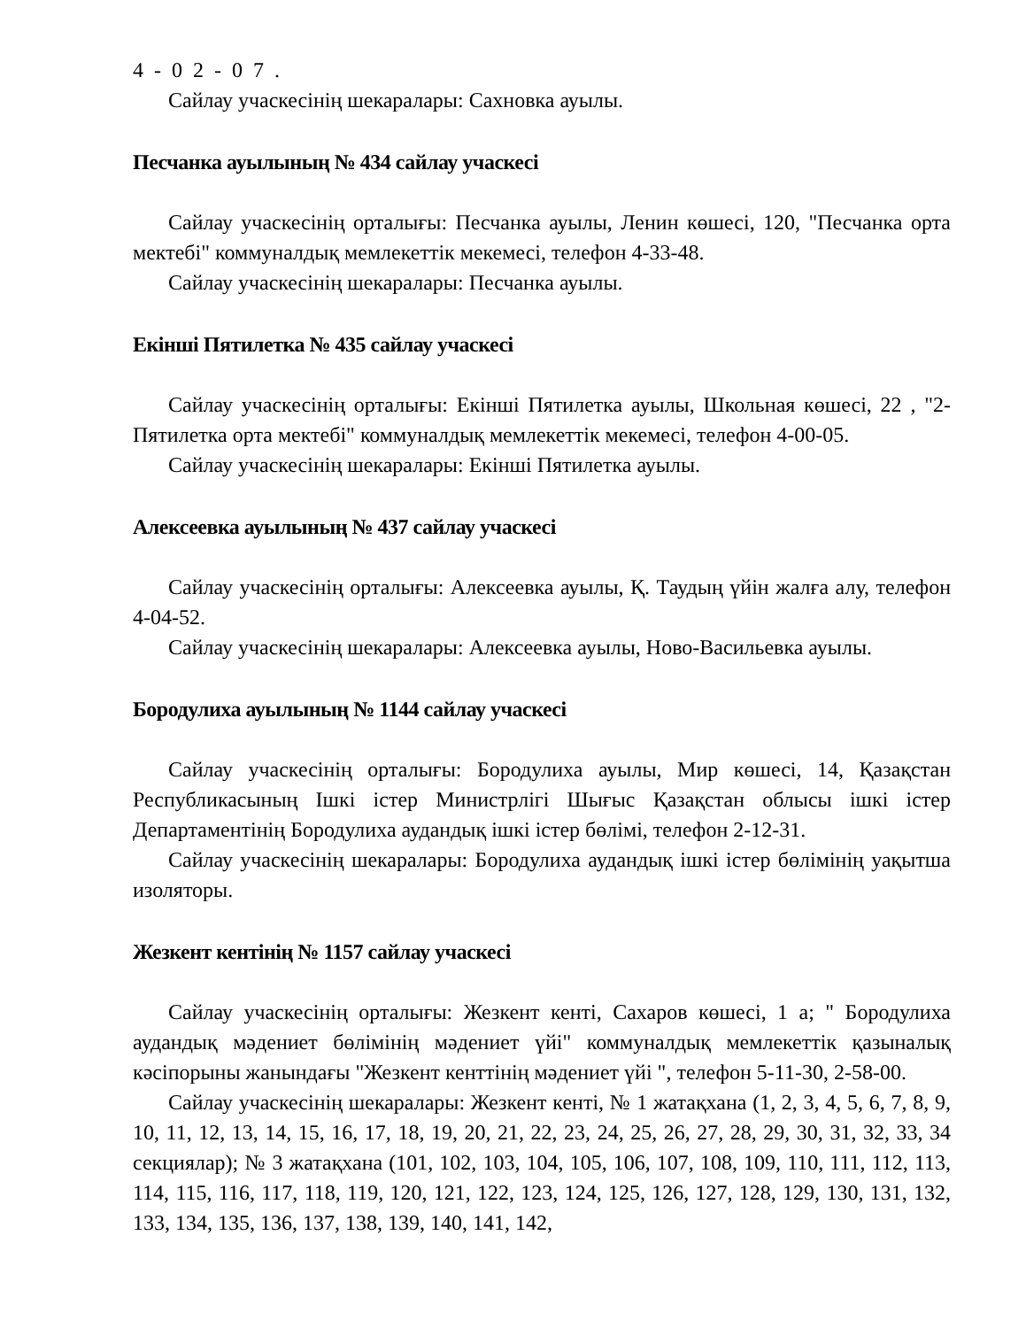4-02-07.
Сайлау учаскесінің шекаралары: Сахновка ауылы.
Песчанка ауылының № 434 сайлау учаскесі
Сайлау учаскесінің орталығы: Песчанка ауылы, Ленин көшесі, 120, "Песчанка орта мектебі" коммуналдық мемлекеттік мекемесі, телефон 4-33-48.
Сайлау учаскесінің шекаралары: Песчанка ауылы.
Екінші Пятилетка № 435 сайлау учаскесі
Сайлау учаскесінің орталығы: Екінші Пятилетка ауылы, Школьная көшесі, 22 , "2-Пятилетка орта мектебі" коммуналдық мемлекеттік мекемесі, телефон 4-00-05.
Сайлау учаскесінің шекаралары: Екінші Пятилетка ауылы.
Алексеевка ауылының № 437 сайлау учаскесі
Сайлау учаскесінің орталығы: Алексеевка ауылы, Қ. Таудың үйін жалға алу, телефон 4-04-52.
Сайлау учаскесінің шекаралары: Алексеевка ауылы, Ново-Васильевка ауылы.
Бородулиха ауылының № 1144 сайлау учаскесі
Сайлау учаскесінің орталығы: Бородулиха ауылы, Мир көшесі, 14, Қазақстан Республикасының Ішкі істер Министрлігі Шығыс Қазақстан облысы ішкі істер Департаментінің Бородулиха аудандық ішкі істер бөлімі, телефон 2-12-31.
Сайлау учаскесінің шекаралары: Бородулиха аудандық ішкі істер бөлімінің уақытша изоляторы.
Жезкент кентінің № 1157 сайлау учаскесі
Сайлау учаскесінің орталығы: Жезкент кенті, Сахаров көшесі, 1 а; " Бородулиха аудандық мәдениет бөлімінің мәдениет үйі" коммуналдық мемлекеттік қазыналық кәсіпорыны жанындағы "Жезкент кенттінің мәдениет үйі ", телефон 5-11-30, 2-58-00.
Сайлау учаскесінің шекаралары: Жезкент кенті, № 1 жатақхана (1, 2, 3, 4, 5, 6, 7, 8, 9, 10, 11, 12, 13, 14, 15, 16, 17, 18, 19, 20, 21, 22, 23, 24, 25, 26, 27, 28, 29, 30, 31, 32, 33, 34 секциялар); № 3 жатақхана (101, 102, 103, 104, 105, 106, 107, 108, 109, 110, 111, 112, 113, 114, 115, 116, 117, 118, 119, 120, 121, 122, 123, 124, 125, 126, 127, 128, 129, 130, 131, 132, 133, 134, 135, 136, 137, 138, 139, 140, 141, 142,